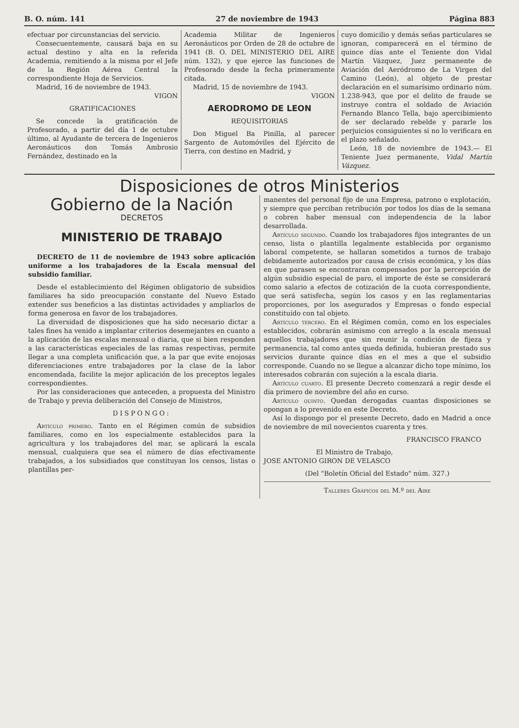B. O. núm. 141 27 de noviembre de 1943 Página 883
efectuar por circunstancias del servicio.
Consecuentemente, causará baja en su actual destino y alta en la referida Academia, remitiendo a la misma por el Jefe de la Región Aérea Central la correspondiente Hoja de Servicios.
Madrid, 16 de noviembre de 1943.
VIGON
GRATIFICACIONES
Se concede la gratificación de Profesorado, a partir del día 1 de octubre último, al Ayudante de tercera de Ingenieros Aeronáuticos don Tomás Ambrosio Fernández, destinado en la
Academia Militar de Ingenieros Aeronáuticos por Orden de 28 de octubre de 1941 (B. O. DEL MINISTERIO DEL AIRE núm. 132), y que ejerce las funciones de Profesorado desde la fecha primeramente citada.
Madrid, 15 de noviembre de 1943.
VIGON
AERODROMO DE LEON
REQUISITORIAS
Don Miguel Ba Pinilla, al parecer Sargento de Automóviles del Ejército de Tierra, con destino en Madrid, y
cuyo domicilio y demás señas particulares se ignoran, comparecerá en el término de quince días ante el Teniente don Vidal Martín Vázquez, Juez permanente de Aviación del Aeródromo de La Virgen del Camino (León), al objeto de prestar declaración en el sumarísimo ordinario núm. 1.238-943, que por el delito de fraude se instruye contra el soldado de Aviación Fernando Blanco Tella, bajo apercibimiento de ser declarado rebelde y pararle los perjuicios consiguientes si no lo verificara en el plazo señalado.
León, 18 de noviembre de 1943.— El Teniente Juez permanente, Vidal Martín Vázquez.
Disposiciones de otros Ministerios
Gobierno de la Nación
DECRETOS
MINISTERIO DE TRABAJO
DECRETO de 11 de noviembre de 1943 sobre aplicación uniforme a los trabajadores de la Escala mensual del subsidio familiar.
Desde el establecimiento del Régimen obligatorio de subsidios familiares ha sido preocupación constante del Nuevo Estado extender sus beneficios a las distintas actividades y ampliarlos de forma generosa en favor de los trabajadores.
La diversidad de disposiciones que ha sido necesario dictar a tales fines ha venido a implantar criterios desemejantes en cuanto a la aplicación de las escalas mensual o diaria, que si bien responden a las características especiales de las ramas respectivas, permite llegar a una completa unificación que, a la par que evite enojosas diferenciaciones entre trabajadores por la clase de la labor encomendada, facilite la mejor aplicación de los preceptos legales correspondientes.
Por las consideraciones que anteceden, a propuesta del Ministro de Trabajo y previa deliberación del Consejo de Ministros,
DISPONGO:
Artículo primero. Tanto en el Régimen común de subsidios familiares, como en los especialmente establecidos para la agricultura y los trabajadores del mar, se aplicará la escala mensual, cualquiera que sea el número de días efectivamente trabajados, a los subsidiados que constituyan los censos, listas o plantillas per-
manentes del personal fijo de una Empresa, patrono o explotación, y siempre que perciban retribución por todos los días de la semana o cobren haber mensual con independencia de la labor desarrollada.
Artículo segundo. Cuando los trabajadores fijos integrantes de un censo, lista o plantilla legalmente establecida por organismo laboral competente, se hallaran sometidos a turnos de trabajo debidamente autorizados por causa de crisis económica, y los días en que parasen se encontraran compensados por la percepción de algún subsidio especial de paro, el importe de éste se considerará como salario a efectos de cotización de la cuota correspondiente, que será satisfecha, según los casos y en las reglamentarias proporciones, por los asegurados y Empresas o fondo especial constituído con tal objeto.
Artículo tercero. En el Régimen común, como en los especiales establecidos, cobrarán asimismo con arreglo a la escala mensual aquellos trabajadores que sin reunir la condición de fijeza y permanencia, tal como antes queda definida, hubieran prestado sus servicios durante quince días en el mes a que el subsidio corresponde. Cuando no se llegue a alcanzar dicho tope mínimo, los interesados cobrarán con sujeción a la escala diaria.
Artículo cuarto. El presente Decreto comenzará a regir desde el día primero de noviembre del año en curso.
Artículo quinto. Quedan derogadas cuantas disposiciones se opongan a lo prevenido en este Decreto.
Así lo dispongo por el presente Decreto, dado en Madrid a once de noviembre de mil novecientos cuarenta y tres.
FRANCISCO FRANCO
El Ministro de Trabajo,
JOSE ANTONIO GIRON DE VELASCO
(Del "Boletín Oficial del Estado" núm. 327.)
Talleres Gráficos del M.º del Aire